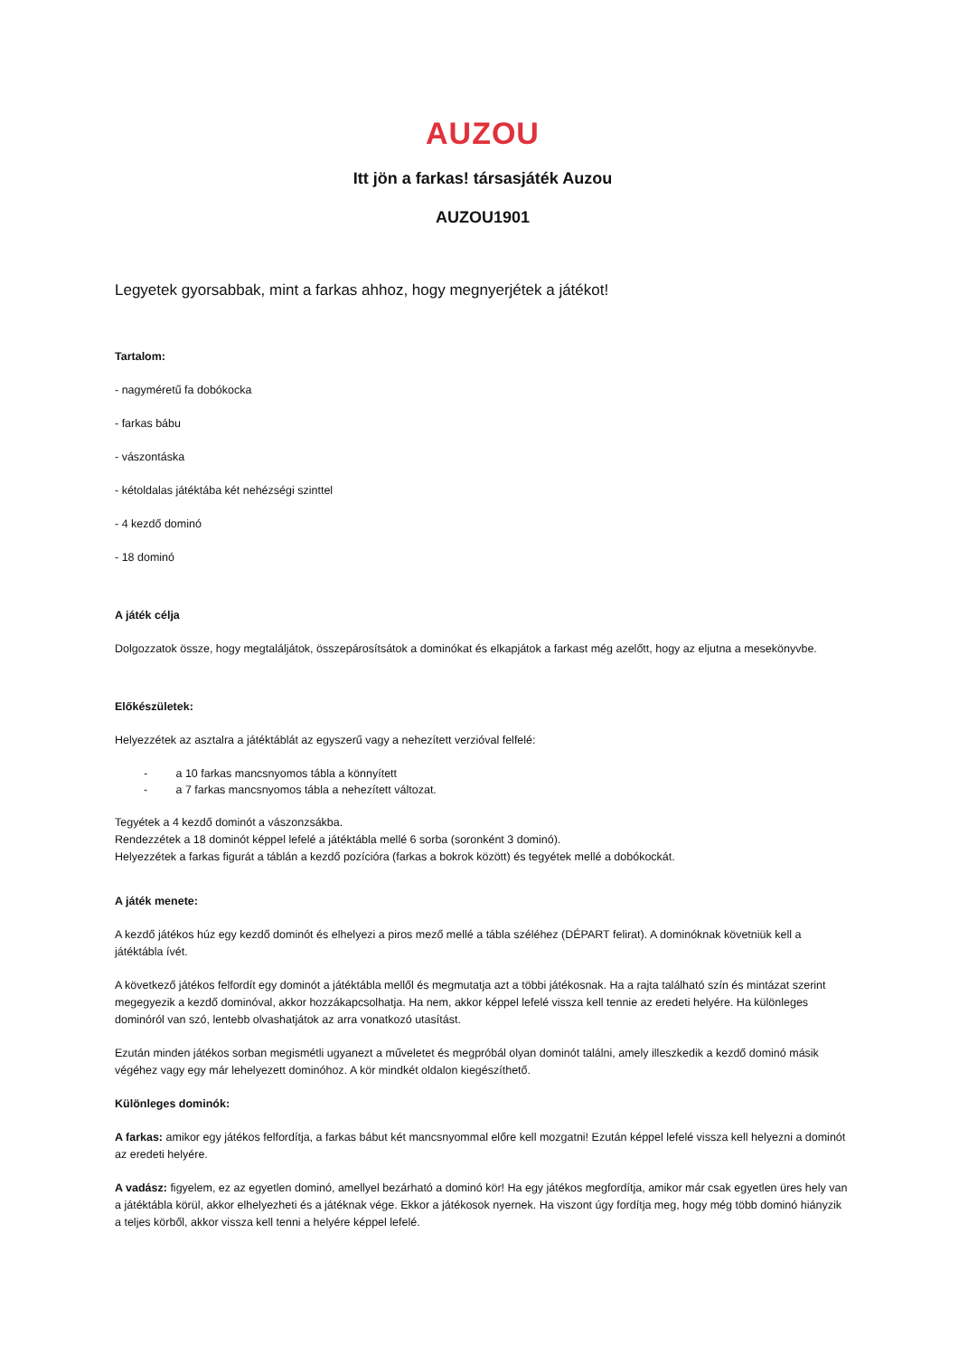AUZOU
Itt jön a farkas! társasjáték Auzou
AUZOU1901
Legyetek gyorsabbak, mint a farkas ahhoz, hogy megnyerjétek a játékot!
Tartalom:
- nagyméretű fa dobókocka
- farkas bábu
- vászontáska
- kétoldalas játéktába két nehézségi szinttel
- 4 kezdő dominó
- 18 dominó
A játék célja
Dolgozzatok össze, hogy megtaláljátok, összepárosítsátok a dominókat és elkapjátok a farkast még azelőtt, hogy az eljutna a mesekönyvbe.
Előkészületek:
Helyezzétek az asztalra a játéktáblát az egyszerű vagy a nehezített verzióval felfelé:
- a 10 farkas mancsnyomos tábla a könnyített
- a 7 farkas mancsnyomos tábla a nehezített változat.
Tegyétek a 4 kezdő dominót a vászonzsákba.
Rendezzétek a 18 dominót képpel lefelé a játéktábla mellé 6 sorba (soronként 3 dominó).
Helyezzétek a farkas figurát a táblán a kezdő pozícióra (farkas a bokrok között) és tegyétek mellé a dobókockát.
A játék menete:
A kezdő játékos húz egy kezdő dominót és elhelyezi a piros mező mellé a tábla széléhez (DÉPART felirat). A dominóknak követniük kell a játéktábla ívét.
A következő játékos felfordít egy dominót a játéktábla mellől és megmutatja azt a többi játékosnak. Ha a rajta található szín és mintázat szerint megegyezik a kezdő dominóval, akkor hozzákapcsolhatja. Ha nem, akkor képpel lefelé vissza kell tennie az eredeti helyére. Ha különleges dominóról van szó, lentebb olvashatjátok az arra vonatkozó utasítást.
Ezután minden játékos sorban megismétli ugyanezt a műveletet és megpróbál olyan dominót találni, amely illeszkedik a kezdő dominó másik végéhez vagy egy már lehelyezett dominóhoz. A kör mindkét oldalon kiegészíthető.
Különleges dominók:
A farkas: amikor egy játékos felfordítja, a farkas bábut két mancsnyommal előre kell mozgatni! Ezután képpel lefelé vissza kell helyezni a dominót az eredeti helyére.
A vadász: figyelem, ez az egyetlen dominó, amellyel bezárható a dominó kör! Ha egy játékos megfordítja, amikor már csak egyetlen üres hely van a játéktábla körül, akkor elhelyezheti és a játéknak vége. Ekkor a játékosok nyernek. Ha viszont úgy fordítja meg, hogy még több dominó hiányzik a teljes körből, akkor vissza kell tenni a helyére képpel lefelé.